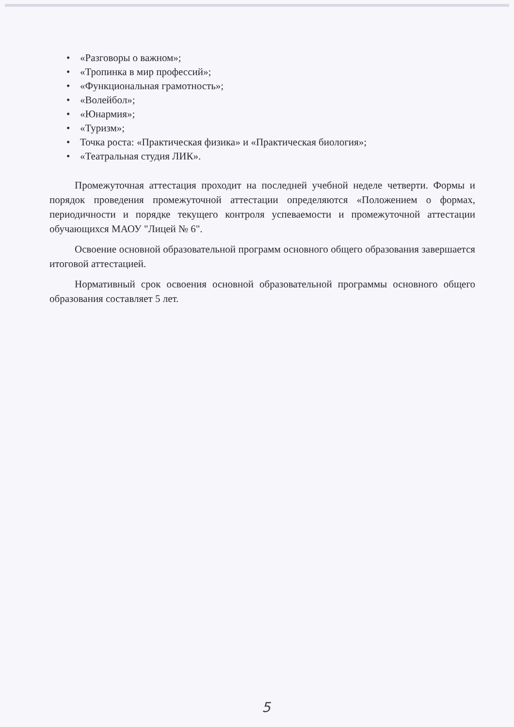• «Разговоры о важном»;
• «Тропинка в мир профессий»;
• «Функциональная грамотность»;
• «Волейбол»;
• «Юнармия»;
• «Туризм»;
• Точка роста: «Практическая физика» и «Практическая биология»;
• «Театральная студия ЛИК».
Промежуточная аттестация проходит на последней учебной неделе четверти. Формы и порядок проведения промежуточной аттестации определяются «Положением о формах, периодичности и порядке текущего контроля успеваемости и промежуточной аттестации обучающихся МАОУ "Лицей № 6".
Освоение основной образовательной программ основного общего образования завершается итоговой аттестацией.
Нормативный срок освоения основной образовательной программы основного общего образования составляет 5 лет.
5